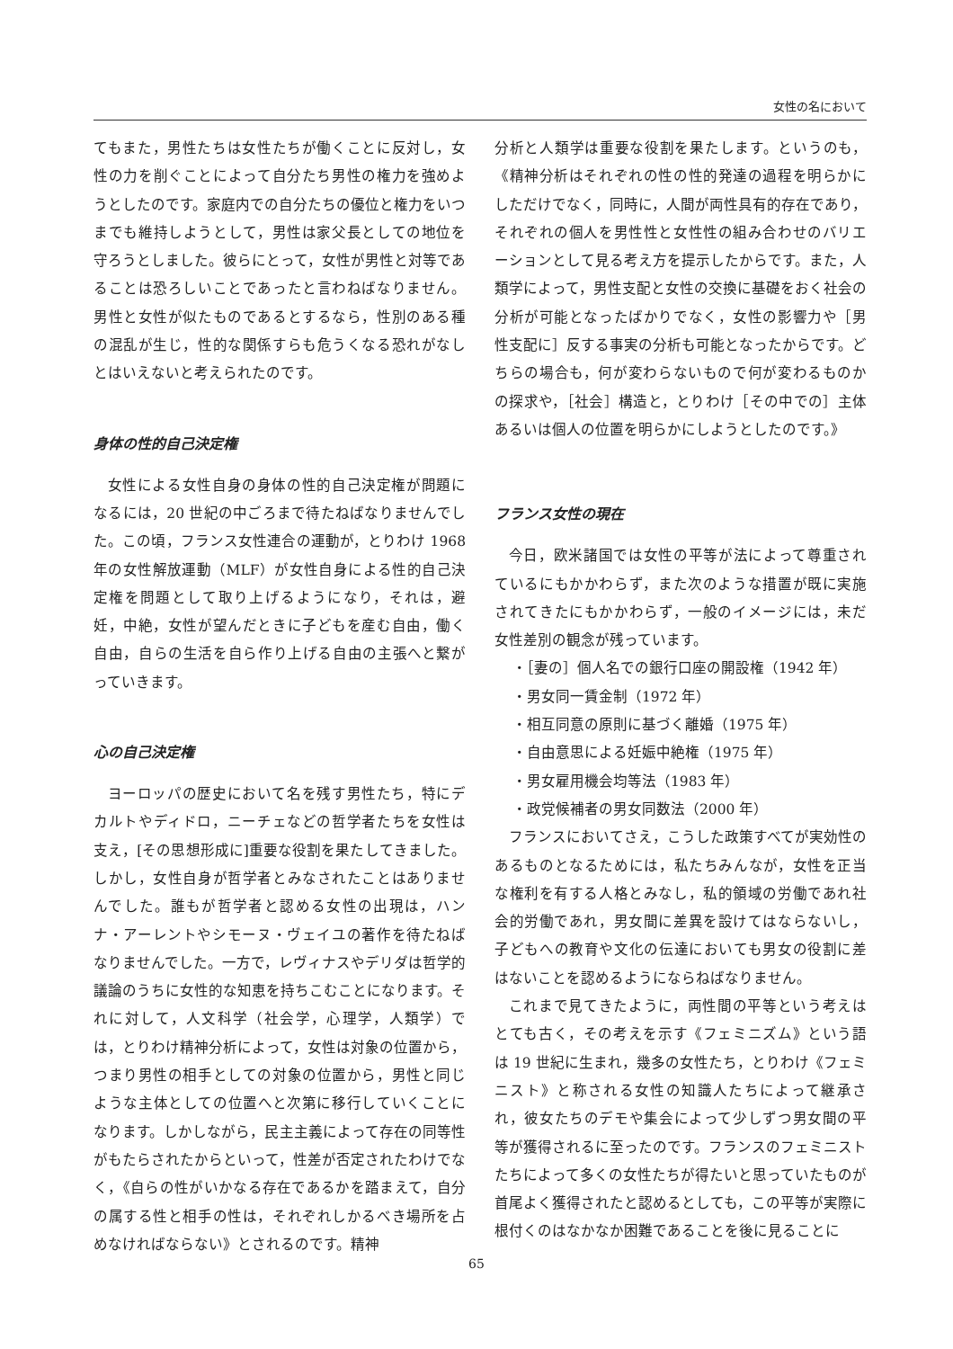女性の名において
てもまた，男性たちは女性たちが働くことに反対し，女性の力を削ぐことによって自分たち男性の権力を強めようとしたのです。家庭内での自分たちの優位と権力をいつまでも維持しようとして，男性は家父長としての地位を守ろうとしました。彼らにとって，女性が男性と対等であることは恐ろしいことであったと言わねばなりません。男性と女性が似たものであるとするなら，性別のある種の混乱が生じ，性的な関係すらも危うくなる恐れがなしとはいえないと考えられたのです。
身体の性的自己決定権
女性による女性自身の身体の性的自己決定権が問題になるには，20 世紀の中ごろまで待たねばなりませんでした。この頃，フランス女性連合の運動が，とりわけ 1968 年の女性解放運動（MLF）が女性自身による性的自己決定権を問題として取り上げるようになり，それは，避妊，中絶，女性が望んだときに子どもを産む自由，働く自由，自らの生活を自ら作り上げる自由の主張へと繋がっていきます。
心の自己決定権
ヨーロッパの歴史において名を残す男性たち，特にデカルトやディドロ，ニーチェなどの哲学者たちを女性は支え，[その思想形成に]重要な役割を果たしてきました。しかし，女性自身が哲学者とみなされたことはありませんでした。誰もが哲学者と認める女性の出現は，ハンナ・アーレントやシモーヌ・ヴェイユの著作を待たねばなりませんでした。一方で，レヴィナスやデリダは哲学的議論のうちに女性的な知恵を持ちこむことになります。それに対して，人文科学（社会学，心理学，人類学）では，とりわけ精神分析によって，女性は対象の位置から，つまり男性の相手としての対象の位置から，男性と同じような主体としての位置へと次第に移行していくことになります。しかしながら，民主主義によって存在の同等性がもたらされたからといって，性差が否定されたわけでなく，《自らの性がいかなる存在であるかを踏まえて，自分の属する性と相手の性は，それぞれしかるべき場所を占めなければならない》とされるのです。精神
分析と人類学は重要な役割を果たします。というのも，《精神分析はそれぞれの性の性的発達の過程を明らかにしただけでなく，同時に，人間が両性具有的存在であり，それぞれの個人を男性性と女性性の組み合わせのバリエーションとして見る考え方を提示したからです。また，人類学によって，男性支配と女性の交換に基礎をおく社会の分析が可能となったばかりでなく，女性の影響力や［男性支配に］反する事実の分析も可能となったからです。どちらの場合も，何が変わらないもので何が変わるものかの探求や，［社会］構造と，とりわけ［その中での］主体あるいは個人の位置を明らかにしようとしたのです。》
フランス女性の現在
今日，欧米諸国では女性の平等が法によって尊重されているにもかかわらず，また次のような措置が既に実施されてきたにもかかわらず，一般のイメージには，未だ女性差別の観念が残っています。
・［妻の］個人名での銀行口座の開設権（1942 年）
・男女同一賃金制（1972 年）
・相互同意の原則に基づく離婚（1975 年）
・自由意思による妊娠中絶権（1975 年）
・男女雇用機会均等法（1983 年）
・政党候補者の男女同数法（2000 年）
フランスにおいてさえ，こうした政策すべてが実効性のあるものとなるためには，私たちみんなが，女性を正当な権利を有する人格とみなし，私的領域の労働であれ社会的労働であれ，男女間に差異を設けてはならないし，子どもへの教育や文化の伝達においても男女の役割に差はないことを認めるようにならねばなりません。
これまで見てきたように，両性間の平等という考えはとても古く，その考えを示す《フェミニズム》という語は 19 世紀に生まれ，幾多の女性たち，とりわけ《フェミニスト》と称される女性の知識人たちによって継承され，彼女たちのデモや集会によって少しずつ男女間の平等が獲得されるに至ったのです。フランスのフェミニストたちによって多くの女性たちが得たいと思っていたものが首尾よく獲得されたと認めるとしても，この平等が実際に根付くのはなかなか困難であることを後に見ることに
65